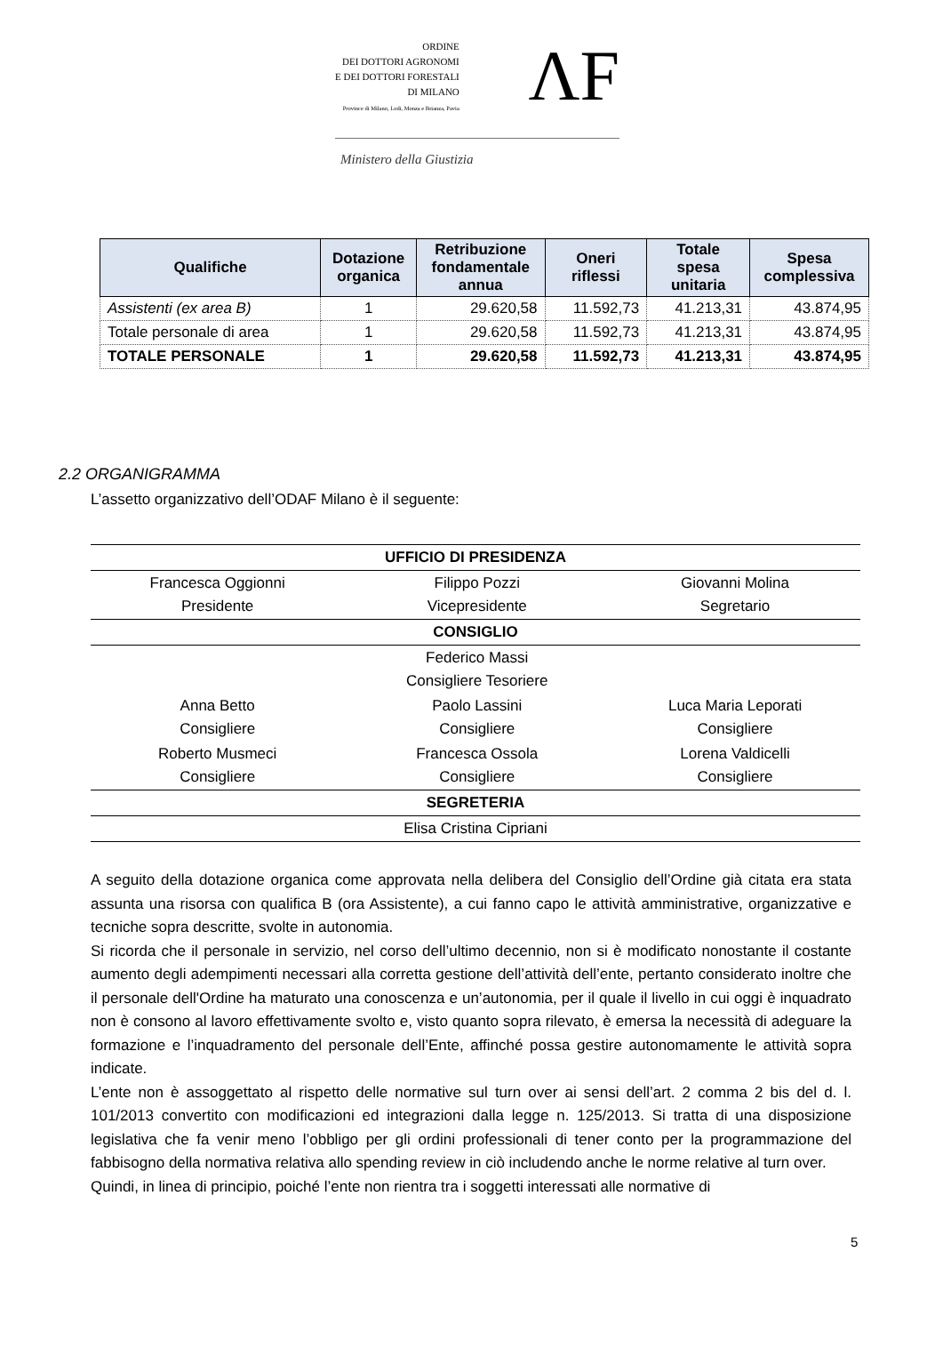ORDINE
DEI DOTTORI AGRONOMI
E DEI DOTTORI FORESTALI
DI MILANO
Province di Milano, Lodi, Monza e Brianza, Pavia
ΛF
Ministero della Giustizia
| Qualifiche | Dotazione organica | Retribuzione fondamentale annua | Oneri riflessi | Totale spesa unitaria | Spesa complessiva |
| --- | --- | --- | --- | --- | --- |
| Assistenti (ex area B) | 1 | 29.620,58 | 11.592,73 | 41.213,31 | 43.874,95 |
| Totale personale di area | 1 | 29.620,58 | 11.592,73 | 41.213,31 | 43.874,95 |
| TOTALE PERSONALE | 1 | 29.620,58 | 11.592,73 | 41.213,31 | 43.874,95 |
2.2 ORGANIGRAMMA
L’assetto organizzativo dell’ODAF Milano è il seguente:
| UFFICIO DI PRESIDENZA | | |
| --- | --- | --- |
| Francesca Oggionni Presidente | Filippo Pozzi Vicepresidente | Giovanni Molina Segretario |
| CONSIGLIO | | |
| | Federico Massi Consigliere Tesoriere | |
| Anna Betto Consigliere | Paolo Lassini Consigliere | Luca Maria Leporati Consigliere |
| Roberto Musmeci Consigliere | Francesca Ossola Consigliere | Lorena Valdicelli Consigliere |
| SEGRETERIA | | |
| Elisa Cristina Cipriani | | |
A seguito della dotazione organica come approvata nella delibera del Consiglio dell’Ordine già citata era stata assunta una risorsa con qualifica B (ora Assistente), a cui fanno capo le attività amministrative, organizzative e tecniche sopra descritte, svolte in autonomia.
Si ricorda che il personale in servizio, nel corso dell’ultimo decennio, non si è modificato nonostante il costante aumento degli adempimenti necessari alla corretta gestione dell’attività dell’ente, pertanto considerato inoltre che il personale dell'Ordine ha maturato una conoscenza e un’autonomia, per il quale il livello in cui oggi è inquadrato non è consono al lavoro effettivamente svolto e, visto quanto sopra rilevato, è emersa la necessità di adeguare la formazione e l’inquadramento del personale dell’Ente, affinché possa gestire autonomamente le attività sopra indicate.
L’ente non è assoggettato al rispetto delle normative sul turn over ai sensi dell’art. 2 comma 2 bis del d. l. 101/2013 convertito con modificazioni ed integrazioni dalla legge n. 125/2013. Si tratta di una disposizione legislativa che fa venir meno l’obbligo per gli ordini professionali di tener conto per la programmazione del fabbisogno della normativa relativa allo spending review in ciò includendo anche le norme relative al turn over.
Quindi, in linea di principio, poiché l’ente non rientra tra i soggetti interessati alle normative di
5